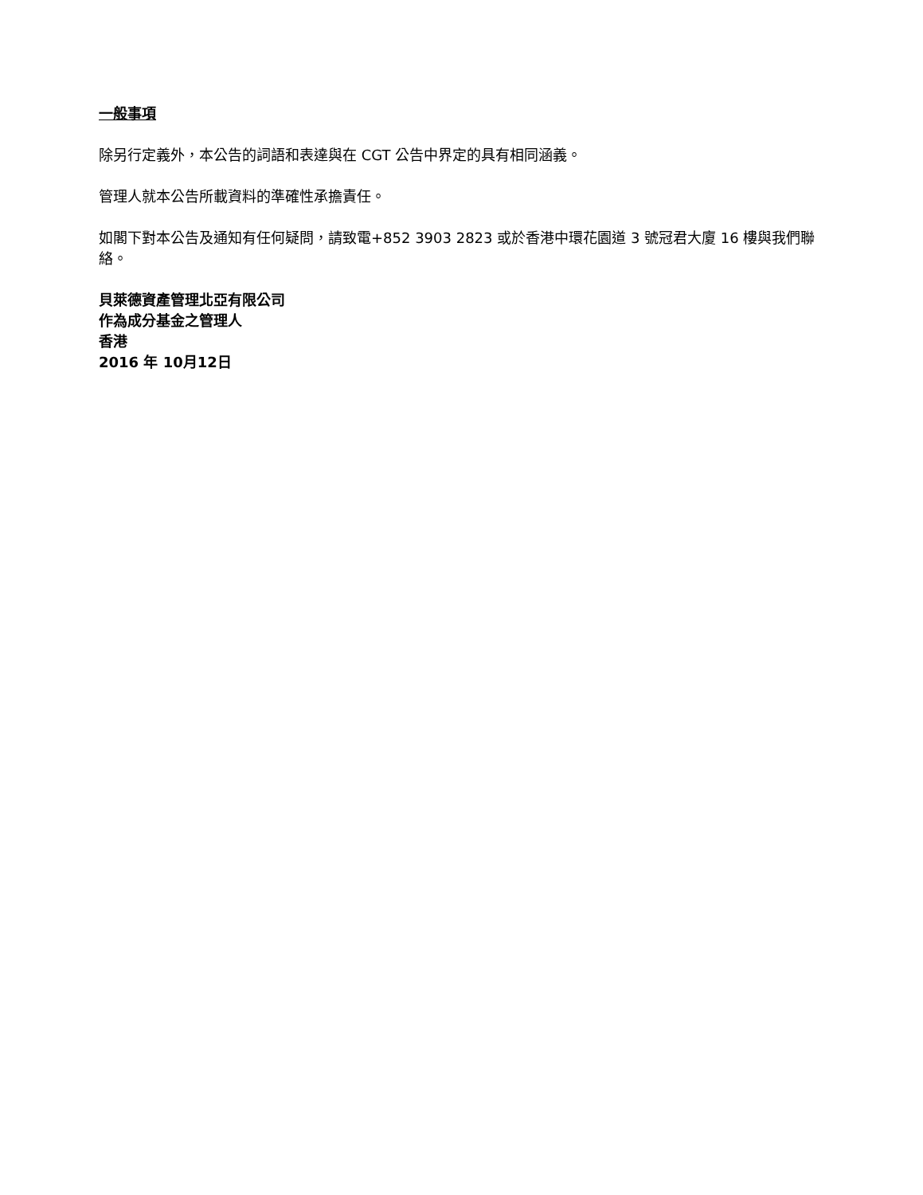一般事項
除另行定義外，本公告的詞語和表達與在 CGT 公告中界定的具有相同涵義。
管理人就本公告所載資料的準確性承擔責任。
如閣下對本公告及通知有任何疑問，請致電+852 3903 2823 或於香港中環花園道 3 號冠君大廈 16 樓與我們聯絡。
貝萊德資產管理北亞有限公司
作為成分基金之管理人
香港
2016 年 10月12日